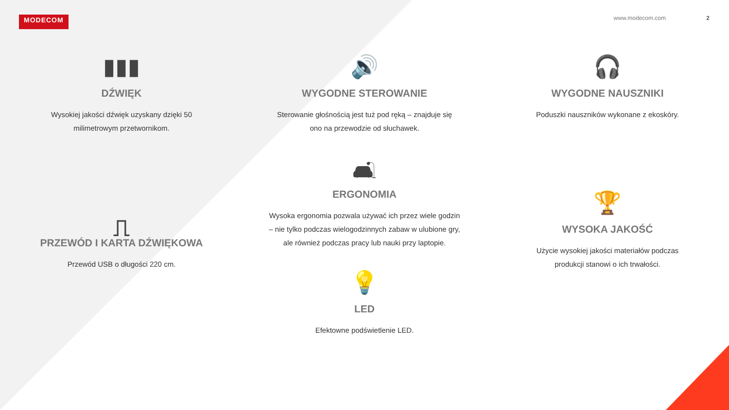MODECOM www.modecom.com 2
▮▮▮
DŹWIĘK
Wysokiej jakości dźwięk uzyskany dzięki 50
milimetrowym przetwornikom.
⎍
PRZEWÓD I KARTA DŹWIĘKOWA
Przewód USB o długości 220 cm.
🔊
WYGODNE STEROWANIE
Sterowanie głośnością jest tuż pod ręką – znajduje się
ono na przewodzie od słuchawek.
🛋
ERGONOMIA
Wysoka ergonomia pozwala używać ich przez wiele godzin
– nie tylko podczas wielogodzinnych zabaw w ulubione gry,
ale również podczas pracy lub nauki przy laptopie.
💡
LED
Efektowne podświetlenie LED.
🎧
WYGODNE NAUSZNIKI
Poduszki nauszników wykonane z ekoskóry.
🏆
WYSOKA JAKOŚĆ
Użycie wysokiej jakości materiałów podczas
produkcji stanowi o ich trwałości.